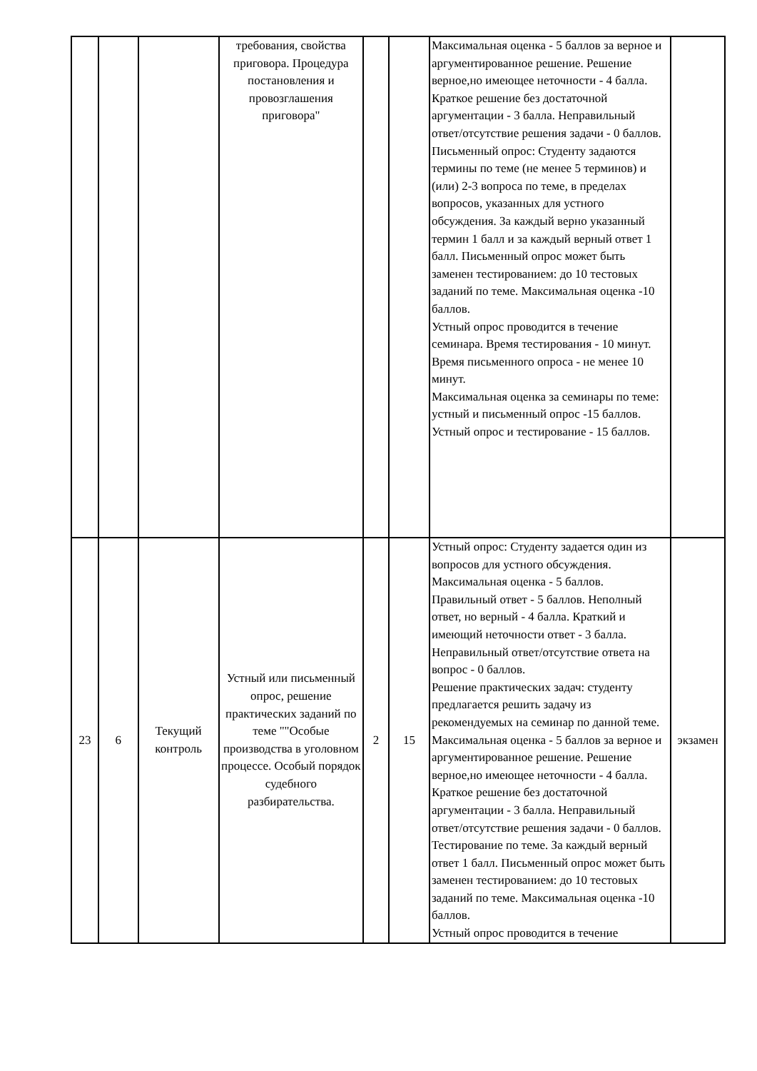| | | | требования, свойства приговора. Процедура постановления и провозглашения приговора" | | | Максимальная оценка - 5 баллов за верное и аргументированное решение. Решение верное,но имеющее неточности - 4 балла. Краткое решение без достаточной аргументации - 3 балла. Неправильный ответ/отсутствие решения задачи - 0 баллов. Письменный опрос: Студенту задаются термины по теме (не менее 5 терминов) и (или) 2-3 вопроса по теме, в пределах вопросов, указанных для устного обсуждения. За каждый верно указанный термин 1 балл и за каждый верный ответ 1 балл. Письменный опрос может быть заменен тестированием: до 10 тестовых заданий по теме. Максимальная оценка -10 баллов. Устный опрос проводится в течение семинара. Время тестирования - 10 минут. Время письменного опроса - не менее 10 минут. Максимальная оценка за семинары по теме: устный и письменный опрос -15 баллов. Устный опрос и тестирование - 15 баллов. | |
| 23 | 6 | Текущий контроль | Устный или письменный опрос, решение практических заданий по теме ""Особые производства в уголовном процессе. Особый порядок судебного разбирательства. | 2 | 15 | Устный опрос: Студенту задается один из вопросов для устного обсуждения. Максимальная оценка - 5 баллов. Правильный ответ - 5 баллов. Неполный ответ, но верный - 4 балла. Краткий и имеющий неточности ответ - 3 балла. Неправильный ответ/отсутствие ответа на вопрос - 0 баллов. Решение практических задач: студенту предлагается решить задачу из рекомендуемых на семинар по данной теме. Максимальная оценка - 5 баллов за верное и аргументированное решение. Решение верное,но имеющее неточности - 4 балла. Краткое решение без достаточной аргументации - 3 балла. Неправильный ответ/отсутствие решения задачи - 0 баллов. Тестирование по теме. За каждый верный ответ 1 балл. Письменный опрос может быть заменен тестированием: до 10 тестовых заданий по теме. Максимальная оценка -10 баллов. Устный опрос проводится в течение | экзамен |